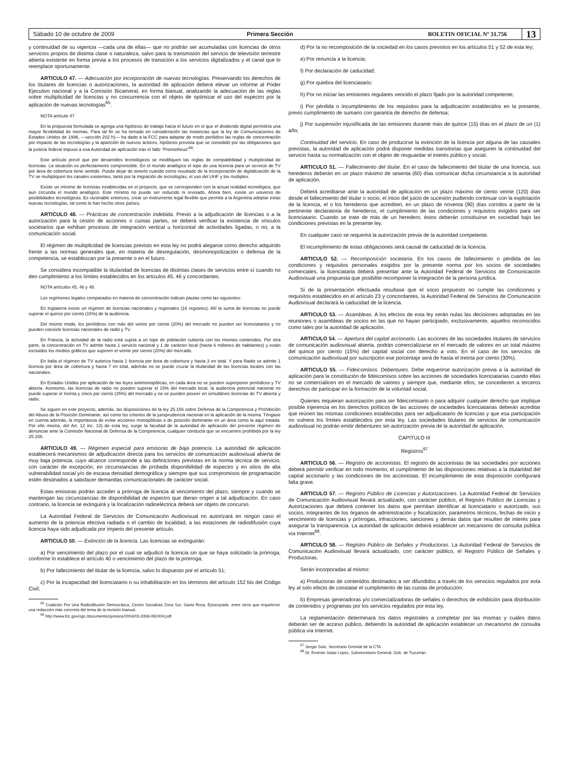Sábado 10 de octubre de 2009 Primera Sección BOLETIN OFICIAL Nº 31.756 13
y continuidad de su vigencia —cada una de ellas— que no podrán ser acumuladas con licencias de otros servicios propios de distinta clase o naturaleza, salvo para la transmisión del servicio de televisión terrestre abierta existente en forma previa a los procesos de transición a los servicios digitalizados y el canal que lo reemplace oportunamente.
ARTICULO 47. — Adecuación por incorporación de nuevas tecnologías. Preservando los derechos de los titulares de licencias o autorizaciones, la autoridad de aplicación deberá elevar un informe al Poder Ejecutivo nacional y a la Comisión Bicameral, en forma bianual, analizando la adecuación de las reglas sobre multiplicidad de licencias y no concurrencia con el objeto de optimizar el uso del espectro por la aplicación de nuevas tecnologías<sup>65</sup>.
NOTA artículo 47
En la propuesta formulada se agrega una hipótesis de trabajo hacia el futuro en el que el dividendo digital permitiría una mayor flexibilidad de normas. Para tal fin se ha tomado en consideración las instancias que la ley de Comunicaciones de Estados Unidos de 1996, —sección 202 h)— ha dado a la FCC para adaptar de modo periódico las reglas de concentración por impacto de las tecnologías y la aparición de nuevos actores, hipótesis prevista que se consolidó por las obligaciones que la justicia federal impuso a esa Autoridad de aplicación tras el fallo “Prometheus”<sup>66</sup>.
Este artículo prevé que por desarrollos tecnológicos se modifiquen las reglas de compatibilidad y multiplicidad de licencias. La situación es perfectamente comprensible. En el mundo analógico el tope de una licencia para un servicio de TV por área de cobertura tiene sentido. Puede dejar de tenerlo cuando como resultado de la incorporación de digitalización de la TV se multipliquen los canales existentes, tanto por la migración de tecnologías, el uso del UHF y los multiplex.
Existe un mínimo de licencias establecidas en el proyecto, que se corresponden con la actual realidad tecnológica, que aun circunda el mundo analógico. Este mínimo no puede ser reducido ni revisado. Ahora bien, existe un universo de posibilidades tecnológicas. Es razonable entonces, crear un instrumento legal flexible que permita a la Argentina adoptar estas nuevas tecnologías, tal como lo han hecho otros países.
ARTICULO 48. — Prácticas de concentración indebida. Previo a la adjudicación de licencias o a la autorización para la cesión de acciones o cuotas partes, se deberá verificar la existencia de vínculos societarios que exhiban procesos de integración vertical u horizontal de actividades ligadas, o no, a la comunicación social.
El régimen de multiplicidad de licencias previsto en esta ley no podrá alegarse como derecho adquirido frente a las normas generales que, en materia de desregulación, desmonopolización o defensa de la competencia, se establezcan por la presente o en el futuro.
Se considera incompatible la titularidad de licencias de distintas clases de servicios entre sí cuando no den cumplimiento a los límites establecidos en los artículos 45, 46 y concordantes.
NOTA artículos 45, 46 y 48:
Los regímenes legales comparados en materia de concentración indican pautas como las siguientes:
En Inglaterra existe un régimen de licencias nacionales y regionales (16 regiones). Allí la suma de licencias no puede superar el quince por ciento (15%) de la audiencia.
Del mismo modo, los periódicos con más del veinte por ciento (20%) del mercado no pueden ser licenciatarios y no pueden coexistir licencias nacionales de radio y TV.
En Francia, la actividad de la radio está sujeta a un tope de población cubierta con los mismos contenidos. Por otra parte, la concentración en TV admite hasta 1 servicio nacional y 1 de carácter local (hasta 6 millones de habitantes) y están excluidos los medios gráficos que superen el veinte por ciento (20%) del mercado.
En Italia el régimen de TV autoriza hasta 1 licencia por área de cobertura y hasta 3 en total. Y para Radio se admite 1 licencia por área de cobertura y hasta 7 en total, además no se puede cruzar la titularidad de las licencias locales con las nacionales.
En Estados Unidos por aplicación de las leyes antimonopólicas, en cada área no se pueden superponer periódicos y TV abierta. Asimismo, las licencias de radio no pueden superar el 15% del mercado local, la audiencia potencial nacional no puede superar el treinta y cinco por ciento (35%) del mercado y no se pueden poseer en simultáneo licencias de TV abierta y radio.
Se siguen en este proyecto, además, las disposiciones de la ley 25.156 sobre Defensa de la Competencia y Prohibición del Abuso de la Posición Dominante, así como los criterios de la jurisprudencia nacional en la aplicación de la misma. Téngase en cuenta además, la importancia de evitar acciones monopólicas o de posición dominante en un área como la aquí tratada. Por ello mismo, del Art. 12 inc. 13) de esta ley, surge la facultad de la autoridad de aplicación del presente régimen de denunciar ante la Comisión Nacional de Defensa de la Competencia, cualquier conducta que se encuentre prohibida por la ley 25.156.
ARTICULO 49. — Régimen especial para emisoras de baja potencia. La autoridad de aplicación establecerá mecanismos de adjudicación directa para los servicios de comunicación audiovisual abierta de muy baja potencia, cuyo alcance corresponde a las definiciones previstas en la norma técnica de servicio, con carácter de excepción, en circunstancias de probada disponibilidad de espectro y en sitios de alta vulnerabilidad social y/o de escasa densidad demográfica y siempre que sus compromisos de programación estén destinados a satisfacer demandas comunicacionales de carácter social.
Estas emisoras podrán acceder a prórroga de licencia al vencimiento del plazo, siempre y cuando se mantengan las circunstancias de disponibilidad de espectro que dieran origen a tal adjudicación. En caso contrario, la licencia se extinguirá y la localización radioeléctrica deberá ser objeto de concurso.
La Autoridad Federal de Servicios de Comunicación Audiovisual no autorizará en ningún caso el aumento de la potencia efectiva radiada o el cambio de localidad, a las estaciones de radiodifusión cuya licencia haya sido adjudicada por imperio del presente artículo.
ARTICULO 50. — Extinción de la licencia. Las licencias se extinguirán:
a) Por vencimiento del plazo por el cual se adjudicó la licencia sin que se haya solicitado la prórroga, conforme lo establece el artículo 40 o vencimiento del plazo de la prórroga;
b) Por fallecimiento del titular de la licencia, salvo lo dispuesto por el artículo 51;
c) Por la incapacidad del licenciatario o su inhabilitación en los términos del artículo 152 bis del Código Civil;
<sup>65</sup> Coalición Por Una Radiodifusión Democrática, Centro Socialista Zona Sur, Santa Rosa, Episcopado, entre otros que requirieron una redacción más concreta del tema de la revisión bianual.
<sup>66</sup> http://www.fcc.gov/ogc,/documents/opinions/2004/03-3388-062404.pdf.
d) Por la no recomposición de la sociedad en los casos previstos en los artículos 51 y 52 de esta ley;
e) Por renuncia a la licencia;
f) Por declaración de caducidad;
g) Por quiebra del licenciatario;
h) Por no iniciar las emisiones regulares vencido el plazo fijado por la autoridad competente;
i) Por pérdida o incumplimiento de los requisitos para la adjudicación establecidos en la presente, previo cumplimiento de sumario con garantía de derecho de defensa;
j) Por suspensión injustificada de las emisiones durante más de quince (15) días en el plazo de un (1) año;
Continuidad del servicio. En caso de producirse la extinción de la licencia por alguna de las causales previstas, la autoridad de aplicación podrá disponer medidas transitorias que aseguren la continuidad del servicio hasta su normalización con el objeto de resguardar el interés público y social.
ARTICULO 51. — Fallecimiento del titular. En el caso de fallecimiento del titular de una licencia, sus herederos deberán en un plazo máximo de sesenta (60) días comunicar dicha circunstancia a la autoridad de aplicación.
Deberá acreditarse ante la autoridad de aplicación en un plazo máximo de ciento veinte (120) días desde el fallecimiento del titular o socio, el inicio del juicio de sucesión pudiendo continuar con la explotación de la licencia, el o los herederos que acrediten, en un plazo de noventa (90) días corridos a partir de la pertinente declaratoria de herederos, el cumplimiento de las condiciones y requisitos exigidos para ser licenciatario. Cuando se trate de más de un heredero, éstos deberán constituirse en sociedad bajo las condiciones previstas en la presente ley.
En cualquier caso se requerirá la autorización previa de la autoridad competente.
El incumplimiento de estas obligaciones será causal de caducidad de la licencia.
ARTICULO 52. — Recomposición societaria. En los casos de fallecimiento o pérdida de las condiciones y requisitos personales exigidos por la presente norma por los socios de sociedades comerciales, la licenciataria deberá presentar ante la Autoridad Federal de Servicios de Comunicación Audiovisual una propuesta que posibilite recomponer la integración de la persona jurídica.
Si de la presentación efectuada resultase que el socio propuesto no cumple las condiciones y requisitos establecidos en el artículo 23 y concordantes, la Autoridad Federal de Servicios de Comunicación Audiovisual declarará la caducidad de la licencia.
ARTICULO 53. — Asambleas. A los efectos de esta ley serán nulas las decisiones adoptadas en las reuniones o asambleas de socios en las que no hayan participado, exclusivamente, aquellos reconocidos como tales por la autoridad de aplicación.
ARTICULO 54. — Apertura del capital accionario. Las acciones de las sociedades titulares de servicios de comunicación audiovisual abierta, podrán comercializarse en el mercado de valores en un total máximo del quince por ciento (15%) del capital social con derecho a voto. En el caso de los servicios de comunicación audiovisual por suscripción ese porcentaje será de hasta el treinta por ciento (30%).
ARTICULO 55. — Fideicomisos. Debentures. Debe requerirse autorización previa a la autoridad de aplicación para la constitución de fideicomisos sobre las acciones de sociedades licenciatarias cuando ellas no se comercialicen en el mercado de valores y siempre que, mediante ellos, se concedieren a terceros derechos de participar en la formación de la voluntad social.
Quienes requieran autorización para ser fideicomisario o para adquirir cualquier derecho que implique posible injerencia en los derechos políticos de las acciones de sociedades licenciatarias deberán acreditar que reúnen las mismas condiciones establecidas para ser adjudicatario de licencias y que esa participación no vulnera los límites establecidos por esta ley. Las sociedades titulares de servicios de comunicación audiovisual no podrán emitir debentures sin autorización previa de la autoridad de aplicación.
CAPITULO III
Registros<sup>67</sup>
ARTICULO 56. — Registro de accionistas. El registro de accionistas de las sociedades por acciones deberá permitir verificar en todo momento, el cumplimiento de las disposiciones relativas a la titularidad del capital accionario y las condiciones de los accionistas. El incumplimiento de esta disposición configurará falta grave.
ARTICULO 57. — Registro Público de Licencias y Autorizaciones. La Autoridad Federal de Servicios de Comunicación Audiovisual llevará actualizado, con carácter público, el Registro Público de Licencias y Autorizaciones que deberá contener los datos que permitan identificar al licenciatario o autorizado, sus socios, integrantes de los órganos de administración y fiscalización, parámetros técnicos, fechas de inicio y vencimiento de licencias y prórrogas, infracciones, sanciones y demás datos que resulten de interés para asegurar la transparencia. La autoridad de aplicación deberá establecer un mecanismo de consulta pública vía Internet<sup>68</sup>.
ARTICULO 58. — Registro Público de Señales y Productoras. La Autoridad Federal de Servicios de Comunicación Audiovisual llevará actualizado, con carácter público, el Registro Público de Señales y Productoras.
Serán incorporadas al mismo:
a) Productoras de contenidos destinados a ser difundidos a través de los servicios regulados por esta ley al solo efecto de constatar el cumplimiento de las cuotas de producción;
b) Empresas generadoras y/o comercializadoras de señales o derechos de exhibición para distribución de contenidos y programas por los servicios regulados por esta ley.
La reglamentación determinará los datos registrales a completar por las mismas y cuáles datos deberán ser de acceso público, debiendo la autoridad de aplicación establecer un mecanismo de consulta pública vía Internet.
<sup>67</sup> Sergio Soto, Secretario Gremial de la CTA.
<sup>68</sup> Dr. Ernesto Salas Lopez, Subsecretario General, Gob. de Tucumán.